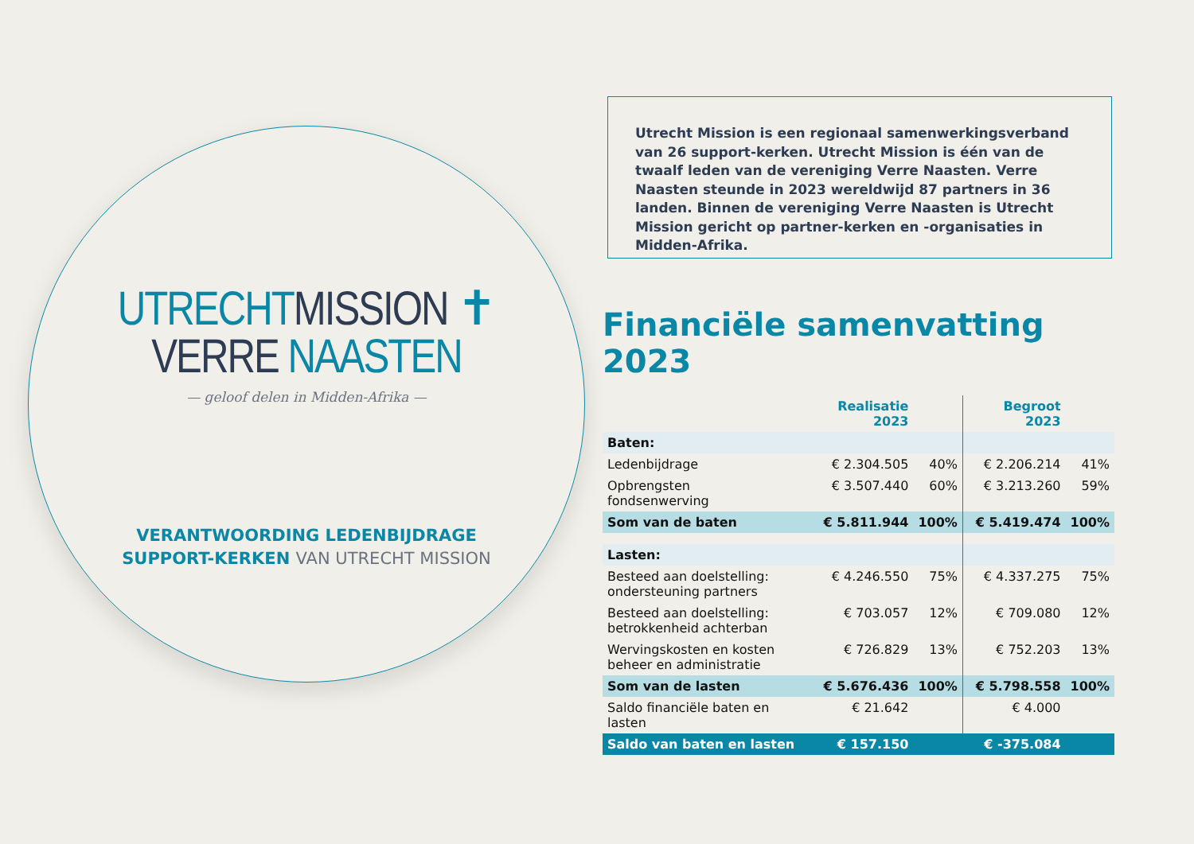UTRECHTMISSION ✝
VERRE NAASTEN
— geloof delen in Midden-Afrika —
VERANTWOORDING LEDENBIJDRAGE
SUPPORT-KERKEN VAN UTRECHT MISSION
Utrecht Mission is een regionaal samenwerkingsverband van 26 support-kerken. Utrecht Mission is één van de twaalf leden van de vereniging Verre Naasten. Verre Naasten steunde in 2023 wereldwijd 87 partners in 36 landen. Binnen de vereniging Verre Naasten is Utrecht Mission gericht op partner-kerken en -organisaties in Midden-Afrika.
Financiële samenvatting 2023
| | Realisatie 2023 | | Begroot 2023 | |
| --- | --- | --- | --- | --- |
| Baten: | | | | |
| Ledenbijdrage | € 2.304.505 | 40% | € 2.206.214 | 41% |
| Opbrengsten fondsenwerving | € 3.507.440 | 60% | € 3.213.260 | 59% |
| Som van de baten | € 5.811.944 | 100% | € 5.419.474 | 100% |
| Lasten: | | | | |
| Besteed aan doelstelling: ondersteuning partners | € 4.246.550 | 75% | € 4.337.275 | 75% |
| Besteed aan doelstelling: betrokkenheid achterban | € 703.057 | 12% | € 709.080 | 12% |
| Wervingskosten en kosten beheer en administratie | € 726.829 | 13% | € 752.203 | 13% |
| Som van de lasten | € 5.676.436 | 100% | € 5.798.558 | 100% |
| Saldo financiële baten en lasten | € 21.642 | | € 4.000 | |
| Saldo van baten en lasten | € 157.150 | | € -375.084 | |